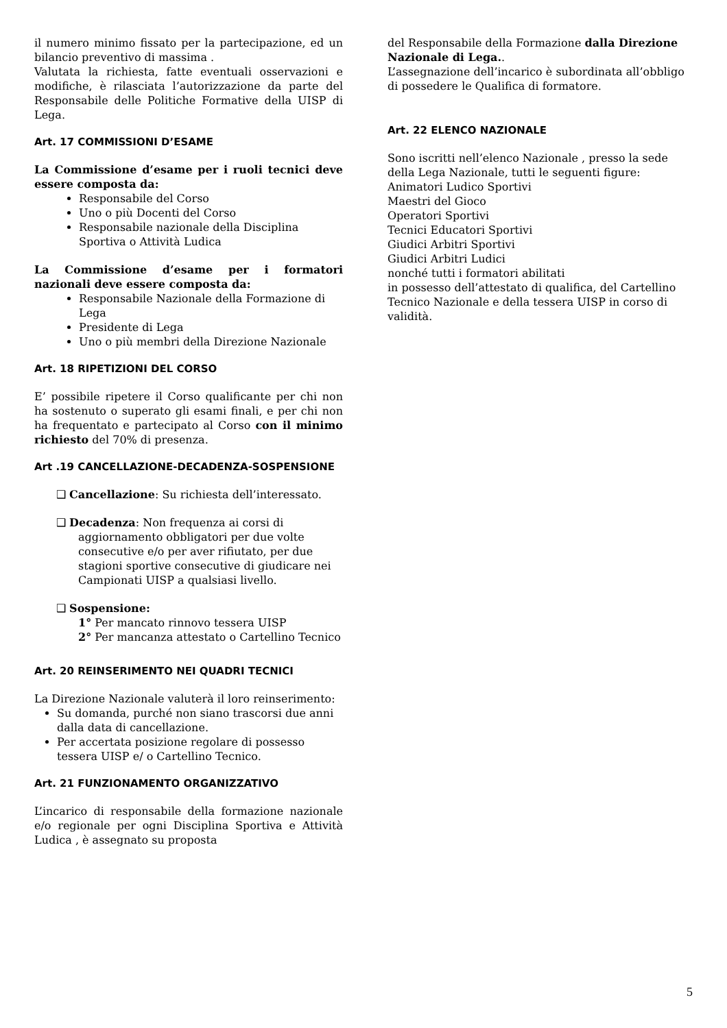il numero minimo fissato per la partecipazione, ed un bilancio preventivo di massima .
Valutata la richiesta, fatte eventuali osservazioni e modifiche, è rilasciata l’autorizzazione da parte del Responsabile delle Politiche Formative della UISP di Lega.
Art. 17 COMMISSIONI D’ESAME
La Commissione d’esame per i ruoli tecnici deve essere composta da:
Responsabile del Corso
Uno o più Docenti del Corso
Responsabile nazionale della Disciplina Sportiva o Attività Ludica
La Commissione d’esame per i formatori nazionali deve essere composta da:
Responsabile Nazionale della Formazione di Lega
Presidente di Lega
Uno o più membri della Direzione Nazionale
Art. 18 RIPETIZIONI DEL CORSO
E’ possibile ripetere il Corso qualificante per chi non ha sostenuto o superato gli esami finali, e per chi non ha frequentato e partecipato al Corso con il minimo richiesto del 70% di presenza.
Art .19 CANCELLAZIONE-DECADENZA-SOSPENSIONE
❑ Cancellazione: Su richiesta dell’interessato.
❑ Decadenza: Non frequenza ai corsi di aggiornamento obbligatori per due volte consecutive e/o per aver rifiutato, per due stagioni sportive consecutive di giudicare nei Campionati UISP a qualsiasi livello.
❑ Sospensione:
1° Per mancato rinnovo tessera UISP
2° Per mancanza attestato o Cartellino Tecnico
Art. 20 REINSERIMENTO NEI QUADRI TECNICI
La Direzione Nazionale valuterà il loro reinserimento:
Su domanda, purché non siano trascorsi due anni dalla data di cancellazione.
Per accertata posizione regolare di possesso tessera UISP e/ o Cartellino Tecnico.
Art. 21 FUNZIONAMENTO ORGANIZZATIVO
L’incarico di responsabile della formazione nazionale e/o regionale per ogni Disciplina Sportiva e Attività Ludica , è assegnato su proposta
del Responsabile della Formazione dalla Direzione Nazionale di Lega..
L’assegnazione dell’incarico è subordinata all’obbligo di possedere le Qualifica di formatore.
Art. 22 ELENCO NAZIONALE
Sono iscritti nell’elenco Nazionale , presso la sede della Lega Nazionale, tutti le seguenti figure:
Animatori Ludico Sportivi
Maestri del Gioco
Operatori Sportivi
Tecnici Educatori Sportivi
Giudici Arbitri Sportivi
Giudici Arbitri Ludici
nonché tutti i formatori abilitati
in possesso dell’attestato di qualifica, del Cartellino Tecnico Nazionale e della tessera UISP in corso di validità.
5